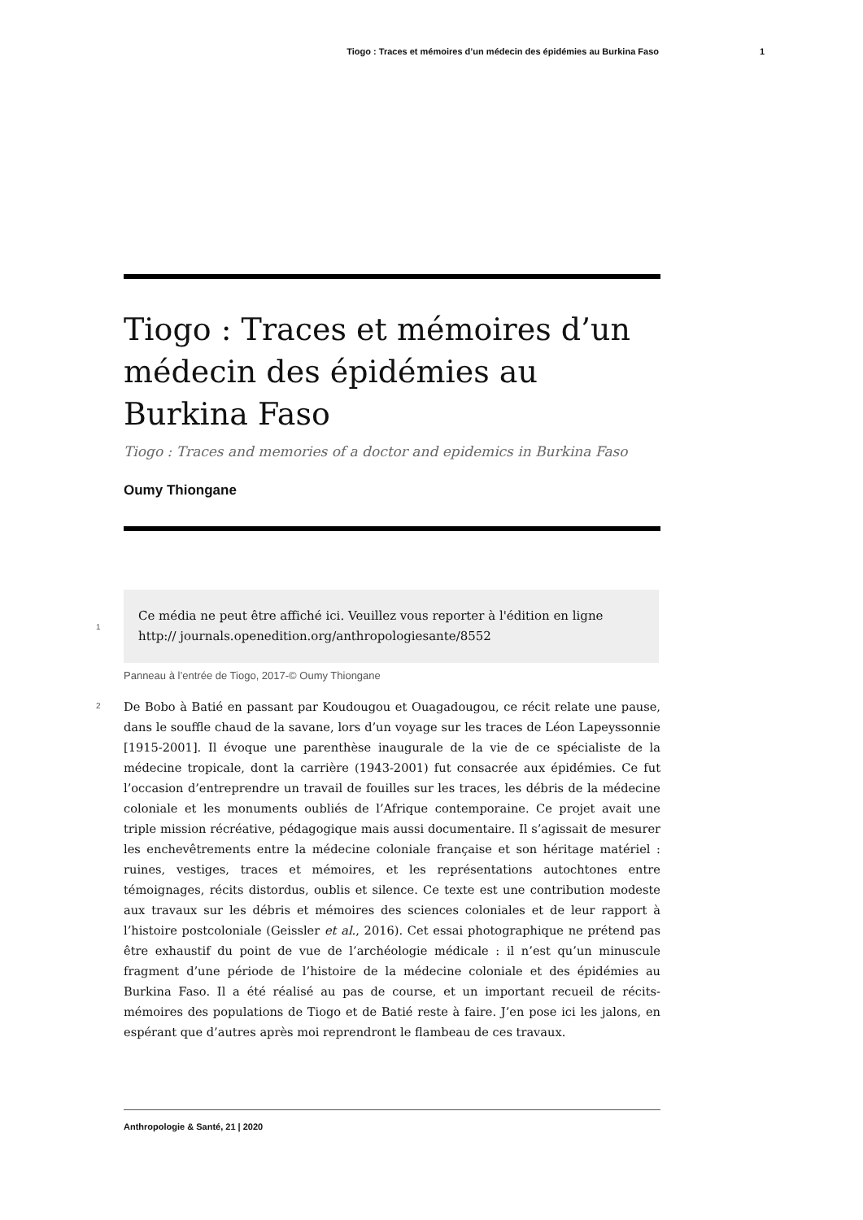Tiogo : Traces et mémoires d’un médecin des épidémies au Burkina Faso 1
Tiogo : Traces et mémoires d’un médecin des épidémies au Burkina Faso
Tiogo : Traces and memories of a doctor and epidemics in Burkina Faso
Oumy Thiongane
1
Ce média ne peut être affiché ici. Veuillez vous reporter à l'édition en ligne http:// journals.openedition.org/anthropologiesante/8552
Panneau à l’entrée de Tiogo, 2017-© Oumy Thiongane
2
De Bobo à Batié en passant par Koudougou et Ouagadougou, ce récit relate une pause, dans le souffle chaud de la savane, lors d’un voyage sur les traces de Léon Lapeyssonnie [1915-2001]. Il évoque une parenthèse inaugurale de la vie de ce spécialiste de la médecine tropicale, dont la carrière (1943-2001) fut consacrée aux épidémies. Ce fut l’occasion d’entreprendre un travail de fouilles sur les traces, les débris de la médecine coloniale et les monuments oubliés de l’Afrique contemporaine. Ce projet avait une triple mission récréative, pédagogique mais aussi documentaire. Il s’agissait de mesurer les enchevêtrements entre la médecine coloniale française et son héritage matériel : ruines, vestiges, traces et mémoires, et les représentations autochtones entre témoignages, récits distordus, oublis et silence. Ce texte est une contribution modeste aux travaux sur les débris et mémoires des sciences coloniales et de leur rapport à l’histoire postcoloniale (Geissler et al., 2016). Cet essai photographique ne prétend pas être exhaustif du point de vue de l’archéologie médicale : il n’est qu’un minuscule fragment d’une période de l’histoire de la médecine coloniale et des épidémies au Burkina Faso. Il a été réalisé au pas de course, et un important recueil de récits-mémoires des populations de Tiogo et de Batié reste à faire. J’en pose ici les jalons, en espérant que d’autres après moi reprendront le flambeau de ces travaux.
Anthropologie & Santé, 21 | 2020